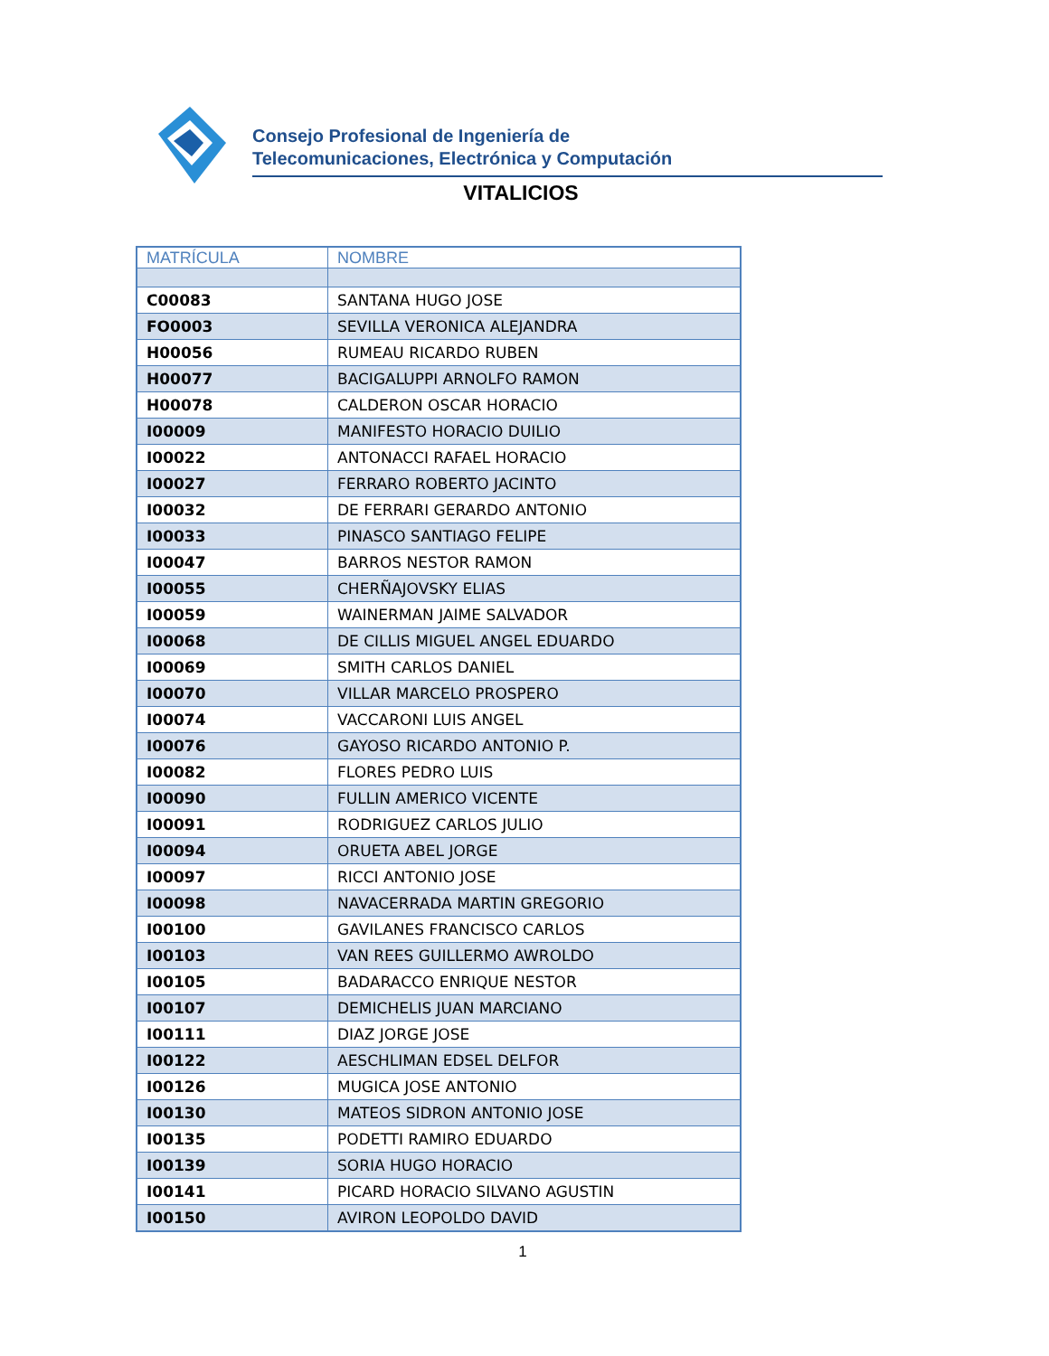Consejo Profesional de Ingeniería de
Telecomunicaciones, Electrónica y Computación
VITALICIOS
| MATRÍCULA | NOMBRE |
| --- | --- |
| C00083 | SANTANA HUGO JOSE |
| FO0003 | SEVILLA VERONICA ALEJANDRA |
| H00056 | RUMEAU RICARDO RUBEN |
| H00077 | BACIGALUPPI ARNOLFO RAMON |
| H00078 | CALDERON OSCAR HORACIO |
| I00009 | MANIFESTO HORACIO DUILIO |
| I00022 | ANTONACCI RAFAEL HORACIO |
| I00027 | FERRARO ROBERTO JACINTO |
| I00032 | DE FERRARI GERARDO ANTONIO |
| I00033 | PINASCO SANTIAGO FELIPE |
| I00047 | BARROS NESTOR RAMON |
| I00055 | CHERÑAJOVSKY ELIAS |
| I00059 | WAINERMAN JAIME SALVADOR |
| I00068 | DE CILLIS MIGUEL ANGEL EDUARDO |
| I00069 | SMITH CARLOS DANIEL |
| I00070 | VILLAR MARCELO PROSPERO |
| I00074 | VACCARONI LUIS ANGEL |
| I00076 | GAYOSO RICARDO ANTONIO P. |
| I00082 | FLORES PEDRO LUIS |
| I00090 | FULLIN AMERICO VICENTE |
| I00091 | RODRIGUEZ CARLOS JULIO |
| I00094 | ORUETA ABEL JORGE |
| I00097 | RICCI ANTONIO JOSE |
| I00098 | NAVACERRADA MARTIN GREGORIO |
| I00100 | GAVILANES FRANCISCO CARLOS |
| I00103 | VAN REES GUILLERMO AWROLDO |
| I00105 | BADARACCO ENRIQUE NESTOR |
| I00107 | DEMICHELIS JUAN MARCIANO |
| I00111 | DIAZ JORGE JOSE |
| I00122 | AESCHLIMAN EDSEL DELFOR |
| I00126 | MUGICA JOSE ANTONIO |
| I00130 | MATEOS SIDRON ANTONIO JOSE |
| I00135 | PODETTI RAMIRO EDUARDO |
| I00139 | SORIA HUGO HORACIO |
| I00141 | PICARD HORACIO SILVANO AGUSTIN |
| I00150 | AVIRON LEOPOLDO DAVID |
1